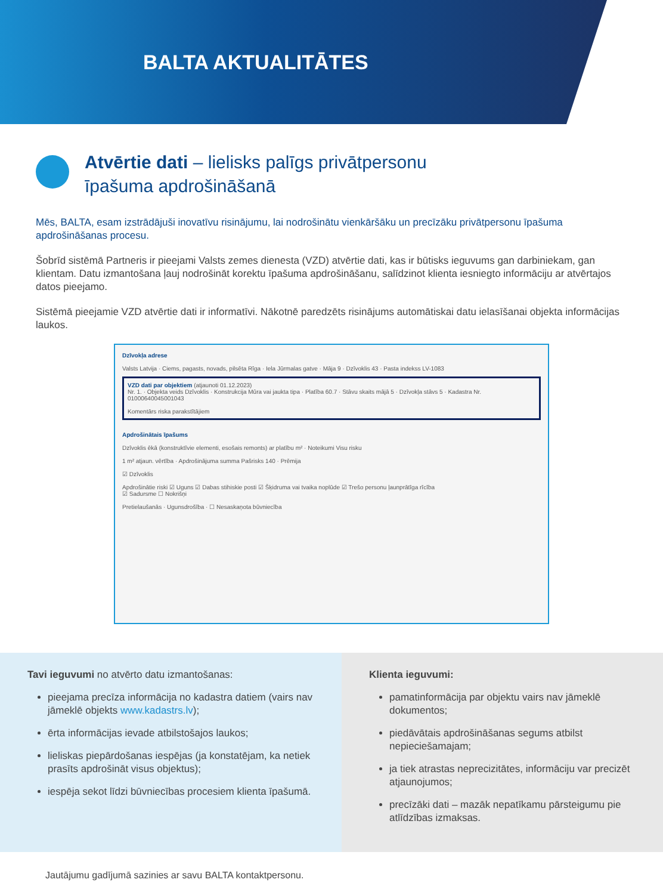BALTA AKTUALITĀTES
Atvērtie dati – lielisks palīgs privātpersonu
īpašuma apdrošināšanā
Mēs, BALTA, esam izstrādājuši inovatīvu risinājumu, lai nodrošinātu vienkāršāku un precīzāku privātpersonu īpašuma apdrošināšanas procesu.
Šobrīd sistēmā Partneris ir pieejami Valsts zemes dienesta (VZD) atvērtie dati, kas ir būtisks ieguvums gan darbiniekam, gan klientam. Datu izmantošana ļauj nodrošināt korektu īpašuma apdrošināšanu, salīdzinot klienta iesniegto informāciju ar atvērtajos datos pieejamo.
Sistēmā pieejamie VZD atvērtie dati ir informatīvi. Nākotnē paredzēts risinājums automātiskai datu ielasīšanai objekta informācijas laukos.
Dzīvokļa adrese
Valsts Latvija · Ciems, pagasts, novads, pilsēta Rīga · Iela Jūrmalas gatve · Māja 9 · Dzīvoklis 43 · Pasta indekss LV-1083
VZD dati par objektiem (atjaunoti 01.12.2023)
Nr. 1. · Objekta veids Dzīvoklis · Konstrukcija Mūra vai jaukta tipa · Platība 60.7 · Stāvu skaits mājā 5 · Dzīvokļa stāvs 5 · Kadastra Nr. 01000640045001043
Komentārs riska parakstītājiem
Apdrošinātais īpašums
Dzīvoklis ēkā (konstruktīvie elementi, esošais remonts) ar platību m² · Noteikumi Visu risku
1 m² atjaun. vērtība · Apdrošinājuma summa Pašrisks 140 · Prēmija
☑ Dzīvoklis
Apdrošinātie riski ☑ Uguns ☑ Dabas stihiskie posti ☑ Šķidruma vai tvaika noplūde ☑ Trešo personu ļaunprātīga rīcība
☑ Sadursme ☐ Nokrišņi
Pretielaušanās · Ugunsdrošība · ☐ Nesaskaņota būvniecība
Tavi ieguvumi no atvērto datu izmantošanas:
pieejama precīza informācija no kadastra datiem (vairs nav jāmeklē objekts www.kadastrs.lv);
ērta informācijas ievade atbilstošajos laukos;
lieliskas piepārdošanas iespējas (ja konstatējam, ka netiek prasīts apdrošināt visus objektus);
iespēja sekot līdzi būvniecības procesiem klienta īpašumā.
Klienta ieguvumi:
pamatinformācija par objektu vairs nav jāmeklē dokumentos;
piedāvātais apdrošināšanas segums atbilst nepieciešamajam;
ja tiek atrastas neprecizitātes, informāciju var precizēt atjaunojumos;
precīzāki dati – mazāk nepatīkamu pārsteigumu pie atlīdzības izmaksas.
Jautājumu gadījumā sazinies ar savu BALTA kontaktpersonu.